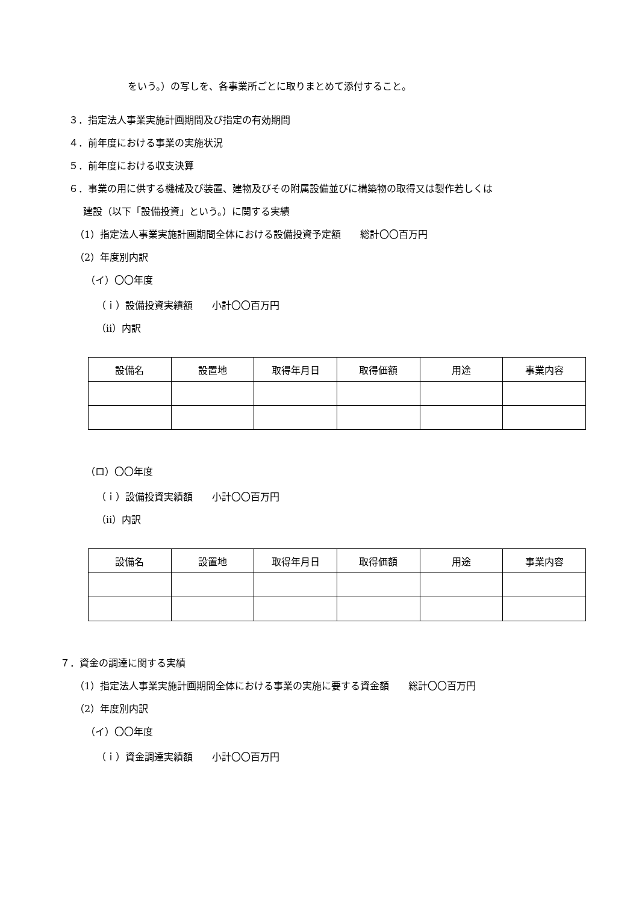をいう。）の写しを、各事業所ごとに取りまとめて添付すること。
３．指定法人事業実施計画期間及び指定の有効期間
４．前年度における事業の実施状況
５．前年度における収支決算
６．事業の用に供する機械及び装置、建物及びその附属設備並びに構築物の取得又は製作若しくは
建設（以下「設備投資」という。）に関する実績
（1）指定法人事業実施計画期間全体における設備投資予定額　　総計〇〇百万円
（2）年度別内訳
（イ）〇〇年度
（ｉ）設備投資実績額　　小計〇〇百万円
（ⅱ）内訳
| 設備名 | 設置地 | 取得年月日 | 取得価額 | 用途 | 事業内容 |
| --- | --- | --- | --- | --- | --- |
（ロ）〇〇年度
（ｉ）設備投資実績額　　小計〇〇百万円
（ⅱ）内訳
| 設備名 | 設置地 | 取得年月日 | 取得価額 | 用途 | 事業内容 |
| --- | --- | --- | --- | --- | --- |
７．資金の調達に関する実績
（1）指定法人事業実施計画期間全体における事業の実施に要する資金額　　総計〇〇百万円
（2）年度別内訳
（イ）〇〇年度
（ｉ）資金調達実績額　　小計〇〇百万円